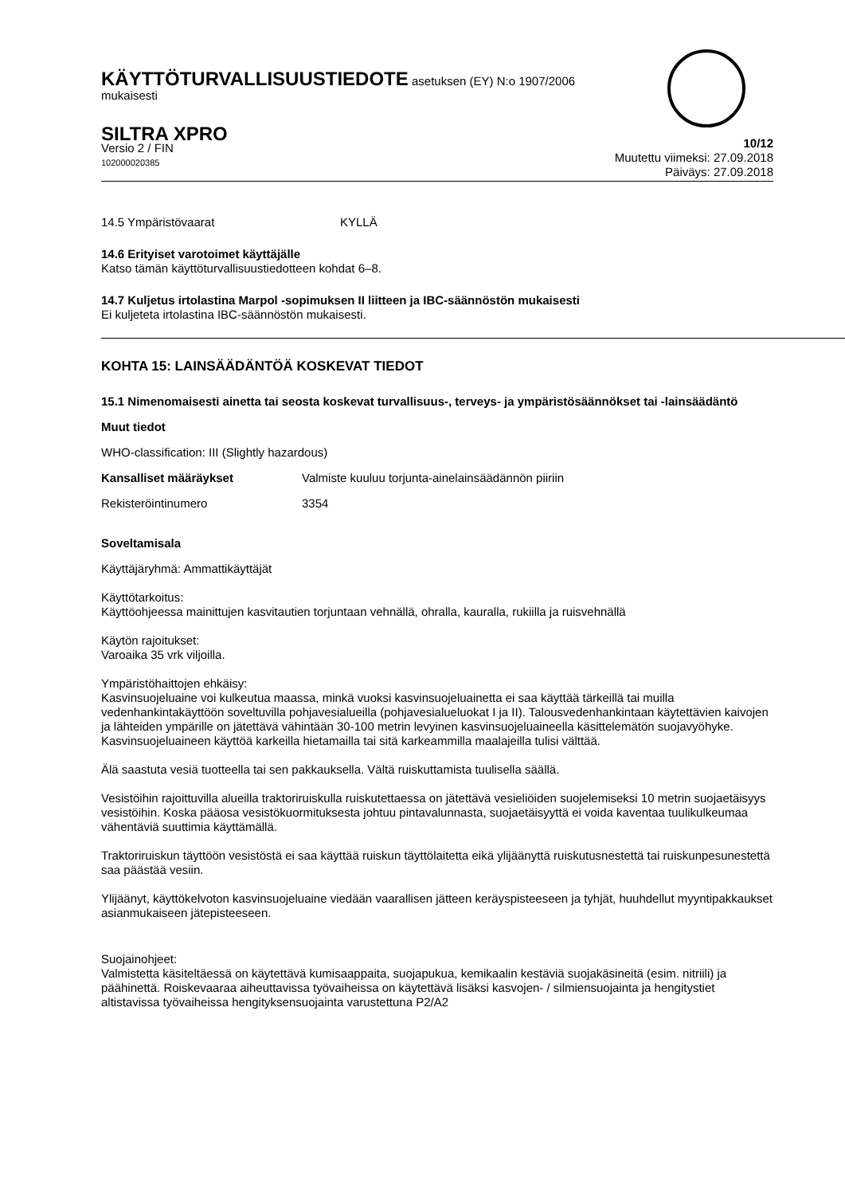KÄYTTÖTURVALLISUUSTIEDOTE asetuksen (EY) N:o 1907/2006
mukaisesti
SILTRA XPRO
Versio 2 / FIN
102000020385
10/12
Muutettu viimeksi: 27.09.2018
Päiväys: 27.09.2018
14.5 Ympäristövaarat KYLLÄ
14.6 Erityiset varotoimet käyttäjälle
Katso tämän käyttöturvallisuustiedotteen kohdat 6–8.
14.7 Kuljetus irtolastina Marpol -sopimuksen II liitteen ja IBC-säännöstön mukaisesti
Ei kuljeteta irtolastina IBC-säännöstön mukaisesti.
KOHTA 15: LAINSÄÄDÄNTÖÄ KOSKEVAT TIEDOT
15.1 Nimenomaisesti ainetta tai seosta koskevat turvallisuus-, terveys- ja ympäristösäännökset tai -lainsäädäntö
Muut tiedot
WHO-classification: III (Slightly hazardous)
Kansalliset määräykset Valmiste kuuluu torjunta-ainelainsäädännön piiriin
Rekisteröintinumero 3354
Soveltamisala
Käyttäjäryhmä: Ammattikäyttäjät
Käyttötarkoitus:
Käyttöohjeessa mainittujen kasvitautien torjuntaan vehnällä, ohralla, kauralla, rukiilla ja ruisvehnällä
Käytön rajoitukset:
Varoaika 35 vrk viljoilla.
Ympäristöhaittojen ehkäisy:
Kasvinsuojeluaine voi kulkeutua maassa, minkä vuoksi kasvinsuojeluainetta ei saa käyttää tärkeillä tai muilla vedenhankintakäyttöön soveltuvilla pohjavesialueilla (pohjavesialueluokat I ja II). Talousvedenhankintaan käytettävien kaivojen ja lähteiden ympärille on jätettävä vähintään 30-100 metrin levyinen kasvinsuojeluaineella käsittelemätön suojavyöhyke. Kasvinsuojeluaineen käyttöä karkeilla hietamailla tai sitä karkeammilla maalajeilla tulisi välttää.
Älä saastuta vesiä tuotteella tai sen pakkauksella. Vältä ruiskuttamista tuulisella säällä.
Vesistöihin rajoittuvilla alueilla traktoriruiskulla ruiskutettaessa on jätettävä vesieliöiden suojelemiseksi 10 metrin suojaetäisyys vesistöihin. Koska pääosa vesistökuormituksesta johtuu pintavalunnasta, suojaetäisyyttä ei voida kaventaa tuulikulkeumaa vähentäviä suuttimia käyttämällä.
Traktoriruiskun täyttöön vesistöstä ei saa käyttää ruiskun täyttölaitetta eikä ylijäänyttä ruiskutusnestettä tai ruiskunpesunestettä saa päästää vesiin.
Ylijäänyt, käyttökelvoton kasvinsuojeluaine viedään vaarallisen jätteen keräyspisteeseen ja tyhjät, huuhdellut myyntipakkaukset asianmukaiseen jätepisteeseen.
Suojainohjeet:
Valmistetta käsiteltäessä on käytettävä kumisaappaita, suojapukua, kemikaalin kestäviä suojakäsineitä (esim. nitriili) ja päähinettä. Roiskevaaraa aiheuttavissa työvaiheissa on käytettävä lisäksi kasvojen- / silmiensuojainta ja hengitystiet altistavissa työvaiheissa hengityksensuojainta varustettuna P2/A2